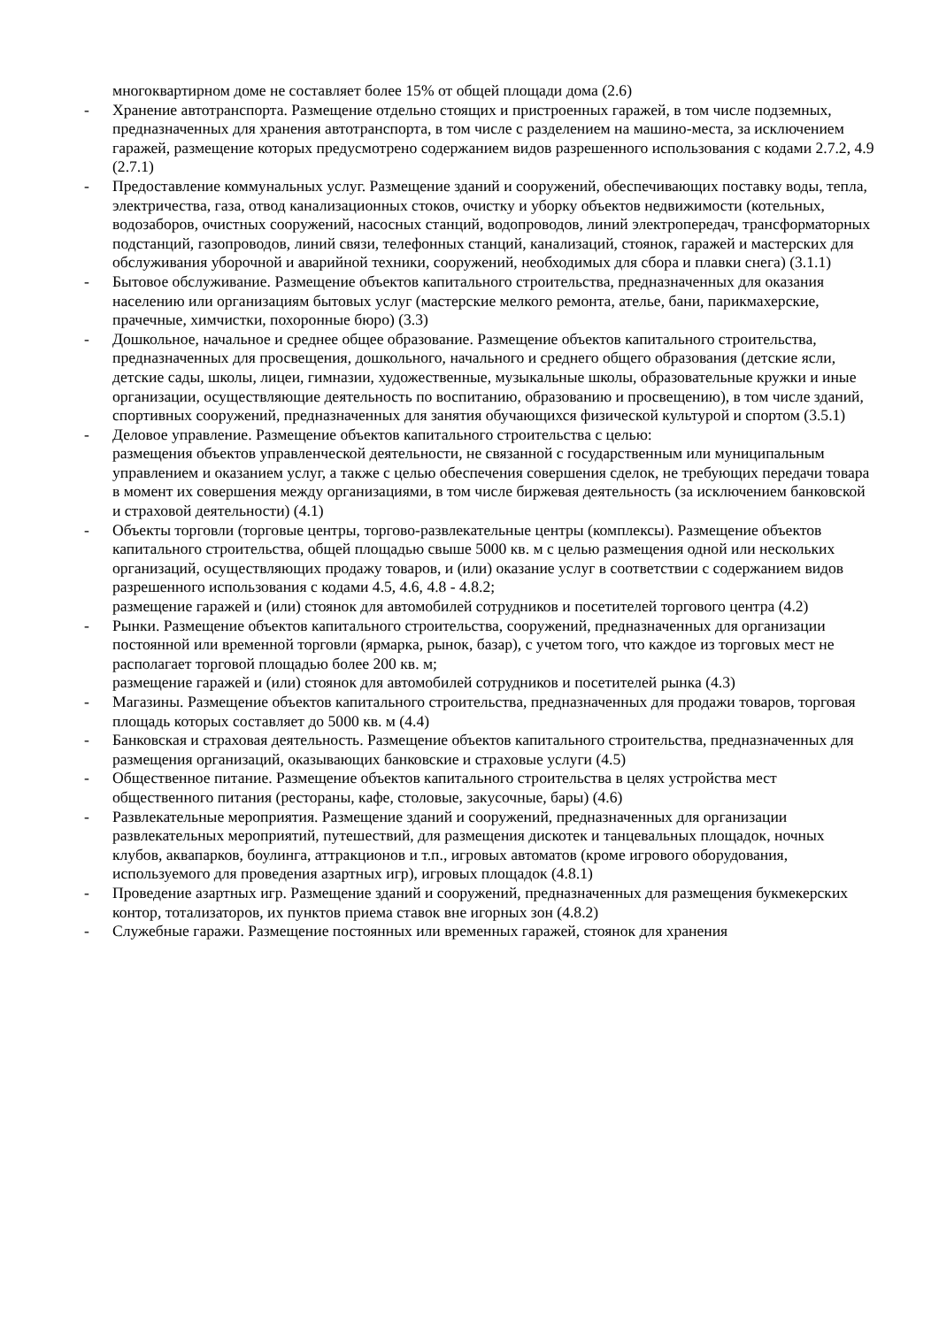многоквартирном доме не составляет более 15% от общей площади дома (2.6)
- Хранение автотранспорта. Размещение отдельно стоящих и пристроенных гаражей, в том числе подземных, предназначенных для хранения автотранспорта, в том числе с разделением на машино-места, за исключением гаражей, размещение которых предусмотрено содержанием видов разрешенного использования с кодами 2.7.2, 4.9 (2.7.1)
- Предоставление коммунальных услуг. Размещение зданий и сооружений, обеспечивающих поставку воды, тепла, электричества, газа, отвод канализационных стоков, очистку и уборку объектов недвижимости (котельных, водозаборов, очистных сооружений, насосных станций, водопроводов, линий электропередач, трансформаторных подстанций, газопроводов, линий связи, телефонных станций, канализаций, стоянок, гаражей и мастерских для обслуживания уборочной и аварийной техники, сооружений, необходимых для сбора и плавки снега) (3.1.1)
- Бытовое обслуживание. Размещение объектов капитального строительства, предназначенных для оказания населению или организациям бытовых услуг (мастерские мелкого ремонта, ателье, бани, парикмахерские, прачечные, химчистки, похоронные бюро) (3.3)
- Дошкольное, начальное и среднее общее образование. Размещение объектов капитального строительства, предназначенных для просвещения, дошкольного, начального и среднего общего образования (детские ясли, детские сады, школы, лицеи, гимназии, художественные, музыкальные школы, образовательные кружки и иные организации, осуществляющие деятельность по воспитанию, образованию и просвещению), в том числе зданий, спортивных сооружений, предназначенных для занятия обучающихся физической культурой и спортом (3.5.1)
- Деловое управление. Размещение объектов капитального строительства с целью:
размещения объектов управленческой деятельности, не связанной с государственным или муниципальным управлением и оказанием услуг, а также с целью обеспечения совершения сделок, не требующих передачи товара в момент их совершения между организациями, в том числе биржевая деятельность (за исключением банковской и страховой деятельности) (4.1)
- Объекты торговли (торговые центры, торгово-развлекательные центры (комплексы). Размещение объектов капитального строительства, общей площадью свыше 5000 кв. м с целью размещения одной или нескольких организаций, осуществляющих продажу товаров, и (или) оказание услуг в соответствии с содержанием видов разрешенного использования с кодами 4.5, 4.6, 4.8 - 4.8.2;
размещение гаражей и (или) стоянок для автомобилей сотрудников и посетителей торгового центра (4.2)
- Рынки. Размещение объектов капитального строительства, сооружений, предназначенных для организации постоянной или временной торговли (ярмарка, рынок, базар), с учетом того, что каждое из торговых мест не располагает торговой площадью более 200 кв. м;
размещение гаражей и (или) стоянок для автомобилей сотрудников и посетителей рынка (4.3)
- Магазины. Размещение объектов капитального строительства, предназначенных для продажи товаров, торговая площадь которых составляет до 5000 кв. м (4.4)
- Банковская и страховая деятельность. Размещение объектов капитального строительства, предназначенных для размещения организаций, оказывающих банковские и страховые услуги (4.5)
- Общественное питание. Размещение объектов капитального строительства в целях устройства мест общественного питания (рестораны, кафе, столовые, закусочные, бары) (4.6)
- Развлекательные мероприятия. Размещение зданий и сооружений, предназначенных для организации развлекательных мероприятий, путешествий, для размещения дискотек и танцевальных площадок, ночных клубов, аквапарков, боулинга, аттракционов и т.п., игровых автоматов (кроме игрового оборудования, используемого для проведения азартных игр), игровых площадок (4.8.1)
- Проведение азартных игр. Размещение зданий и сооружений, предназначенных для размещения букмекерских контор, тотализаторов, их пунктов приема ставок вне игорных зон (4.8.2)
- Служебные гаражи. Размещение постоянных или временных гаражей, стоянок для хранения